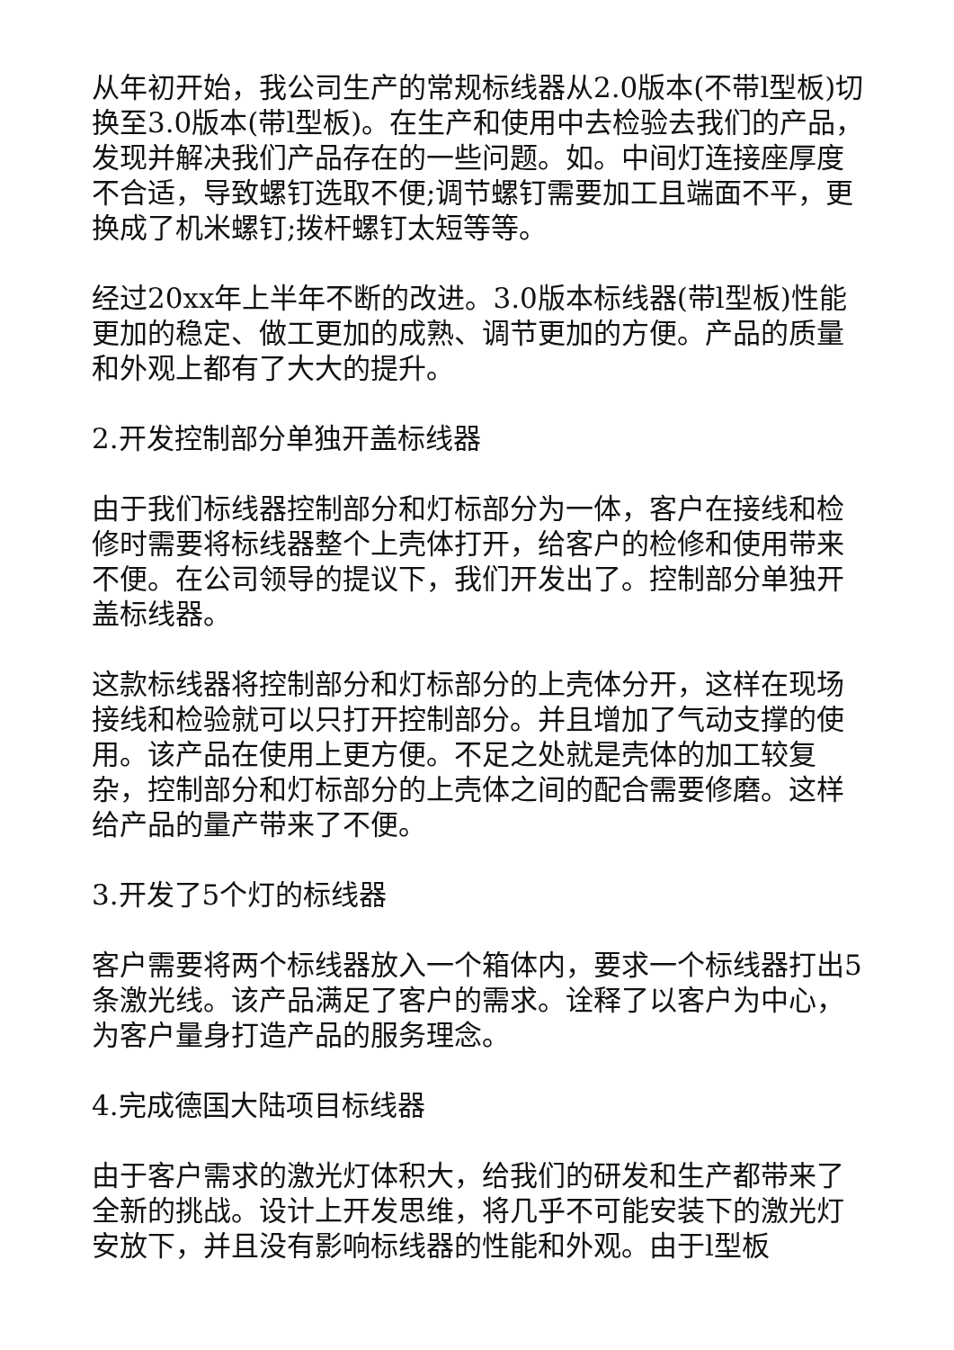从年初开始，我公司生产的常规标线器从2.0版本(不带l型板)切换至3.0版本(带l型板)。在生产和使用中去检验去我们的产品，发现并解决我们产品存在的一些问题。如。中间灯连接座厚度不合适，导致螺钉选取不便;调节螺钉需要加工且端面不平，更换成了机米螺钉;拨杆螺钉太短等等。
经过20xx年上半年不断的改进。3.0版本标线器(带l型板)性能更加的稳定、做工更加的成熟、调节更加的方便。产品的质量和外观上都有了大大的提升。
2.开发控制部分单独开盖标线器
由于我们标线器控制部分和灯标部分为一体，客户在接线和检修时需要将标线器整个上壳体打开，给客户的检修和使用带来不便。在公司领导的提议下，我们开发出了。控制部分单独开盖标线器。
这款标线器将控制部分和灯标部分的上壳体分开，这样在现场接线和检验就可以只打开控制部分。并且增加了气动支撑的使用。该产品在使用上更方便。不足之处就是壳体的加工较复杂，控制部分和灯标部分的上壳体之间的配合需要修磨。这样给产品的量产带来了不便。
3.开发了5个灯的标线器
客户需要将两个标线器放入一个箱体内，要求一个标线器打出5条激光线。该产品满足了客户的需求。诠释了以客户为中心，为客户量身打造产品的服务理念。
4.完成德国大陆项目标线器
由于客户需求的激光灯体积大，给我们的研发和生产都带来了全新的挑战。设计上开发思维，将几乎不可能安装下的激光灯安放下，并且没有影响标线器的性能和外观。由于l型板